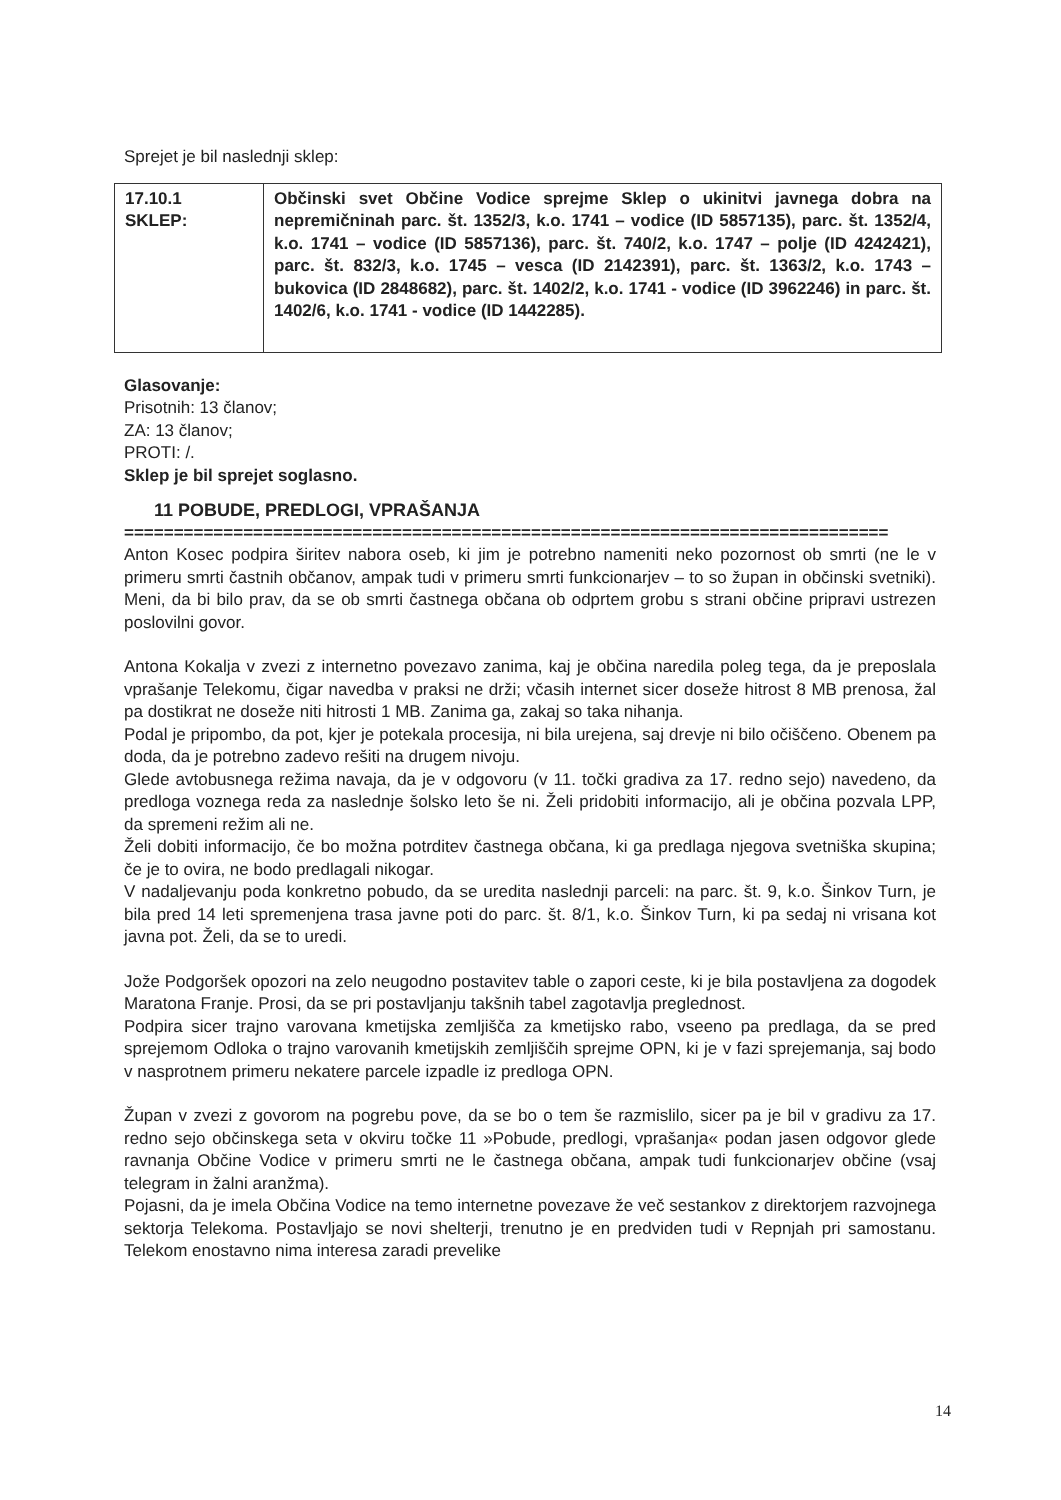Sprejet je bil naslednji sklep:
| 17.10.1 SKLEP: | Občinski svet Občine Vodice sprejme Sklep o ukinitvi javnega dobra na nepremičninah parc. št. 1352/3, k.o. 1741 – vodice (ID 5857135), parc. št. 1352/4, k.o. 1741 – vodice (ID 5857136), parc. št. 740/2, k.o. 1747 – polje (ID 4242421), parc. št. 832/3, k.o. 1745 – vesca (ID 2142391), parc. št. 1363/2, k.o. 1743 – bukovica (ID 2848682), parc. št. 1402/2, k.o. 1741 - vodice (ID 3962246) in parc. št. 1402/6, k.o. 1741 - vodice (ID 1442285). |
Glasovanje:
Prisotnih: 13 članov;
ZA: 13 članov;
PROTI: /.
Sklep je bil sprejet soglasno.
11 POBUDE, PREDLOGI, VPRAŠANJA
=============================================================================
Anton Kosec podpira širitev nabora oseb, ki jim je potrebno nameniti neko pozornost ob smrti (ne le v primeru smrti častnih občanov, ampak tudi v primeru smrti funkcionarjev – to so župan in občinski svetniki). Meni, da bi bilo prav, da se ob smrti častnega občana ob odprtem grobu s strani občine pripravi ustrezen poslovilni govor.
Antona Kokalja v zvezi z internetno povezavo zanima, kaj je občina naredila poleg tega, da je preposlala vprašanje Telekomu, čigar navedba v praksi ne drži; včasih internet sicer doseže hitrost 8 MB prenosa, žal pa dostikrat ne doseže niti hitrosti 1 MB. Zanima ga, zakaj so taka nihanja.
Podal je pripombo, da pot, kjer je potekala procesija, ni bila urejena, saj drevje ni bilo očiščeno. Obenem pa doda, da je potrebno zadevo rešiti na drugem nivoju.
Glede avtobusnega režima navaja, da je v odgovoru (v 11. točki gradiva za 17. redno sejo) navedeno, da predloga voznega reda za naslednje šolsko leto še ni. Želi pridobiti informacijo, ali je občina pozvala LPP, da spremeni režim ali ne.
Želi dobiti informacijo, če bo možna potrditev častnega občana, ki ga predlaga njegova svetniška skupina; če je to ovira, ne bodo predlagali nikogar.
V nadaljevanju poda konkretno pobudo, da se uredita naslednji parceli: na parc. št. 9, k.o. Šinkov Turn, je bila pred 14 leti spremenjena trasa javne poti do parc. št. 8/1, k.o. Šinkov Turn, ki pa sedaj ni vrisana kot javna pot. Želi, da se to uredi.
Jože Podgoršek opozori na zelo neugodno postavitev table o zapori ceste, ki je bila postavljena za dogodek Maratona Franje. Prosi, da se pri postavljanju takšnih tabel zagotavlja preglednost.
Podpira sicer trajno varovana kmetijska zemljišča za kmetijsko rabo, vseeno pa predlaga, da se pred sprejemom Odloka o trajno varovanih kmetijskih zemljiščih sprejme OPN, ki je v fazi sprejemanja, saj bodo v nasprotnem primeru nekatere parcele izpadle iz predloga OPN.
Župan v zvezi z govorom na pogrebu pove, da se bo o tem še razmislilo, sicer pa je bil v gradivu za 17. redno sejo občinskega seta v okviru točke 11 »Pobude, predlogi, vprašanja« podan jasen odgovor glede ravnanja Občine Vodice v primeru smrti ne le častnega občana, ampak tudi funkcionarjev občine (vsaj telegram in žalni aranžma).
Pojasni, da je imela Občina Vodice na temo internetne povezave že več sestankov z direktorjem razvojnega sektorja Telekoma. Postavljajo se novi shelterji, trenutno je en predviden tudi v Repnjah pri samostanu. Telekom enostavno nima interesa zaradi prevelike
14